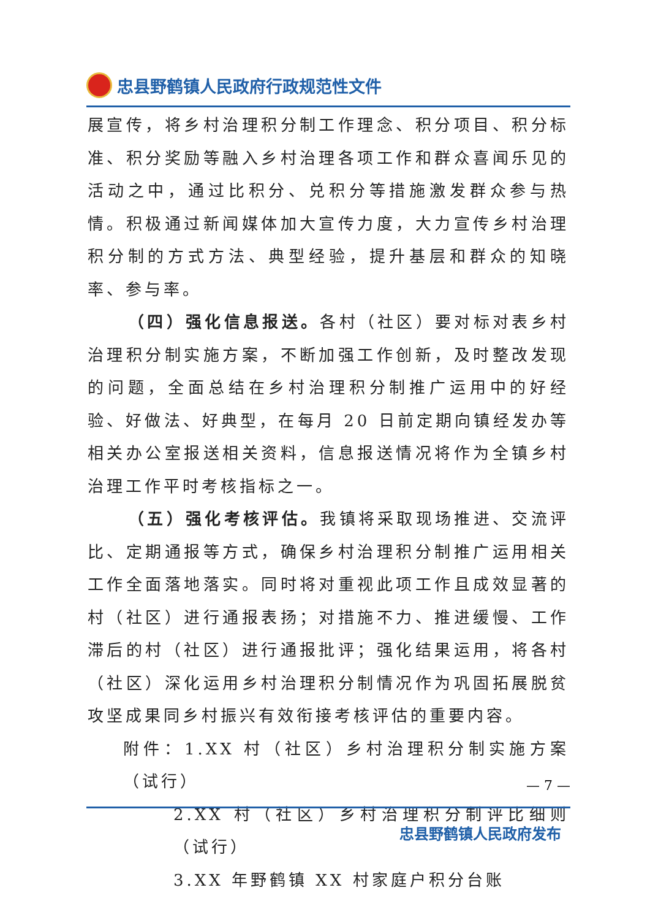忠县野鹤镇人民政府行政规范性文件
展宣传，将乡村治理积分制工作理念、积分项目、积分标准、积分奖励等融入乡村治理各项工作和群众喜闻乐见的活动之中，通过比积分、兑积分等措施激发群众参与热情。积极通过新闻媒体加大宣传力度，大力宣传乡村治理积分制的方式方法、典型经验，提升基层和群众的知晓率、参与率。
（四）强化信息报送。各村（社区）要对标对表乡村治理积分制实施方案，不断加强工作创新，及时整改发现的问题，全面总结在乡村治理积分制推广运用中的好经验、好做法、好典型，在每月 20 日前定期向镇经发办等相关办公室报送相关资料，信息报送情况将作为全镇乡村治理工作平时考核指标之一。
（五）强化考核评估。我镇将采取现场推进、交流评比、定期通报等方式，确保乡村治理积分制推广运用相关工作全面落地落实。同时将对重视此项工作且成效显著的村（社区）进行通报表扬；对措施不力、推进缓慢、工作滞后的村（社区）进行通报批评；强化结果运用，将各村（社区）深化运用乡村治理积分制情况作为巩固拓展脱贫攻坚成果同乡村振兴有效衔接考核评估的重要内容。
附件：1.XX 村（社区）乡村治理积分制实施方案（试行）
2.XX 村（社区）乡村治理积分制评比细则（试行）
3.XX 年野鹤镇 XX 村家庭户积分台账
— 7 —
忠县野鹤镇人民政府发布